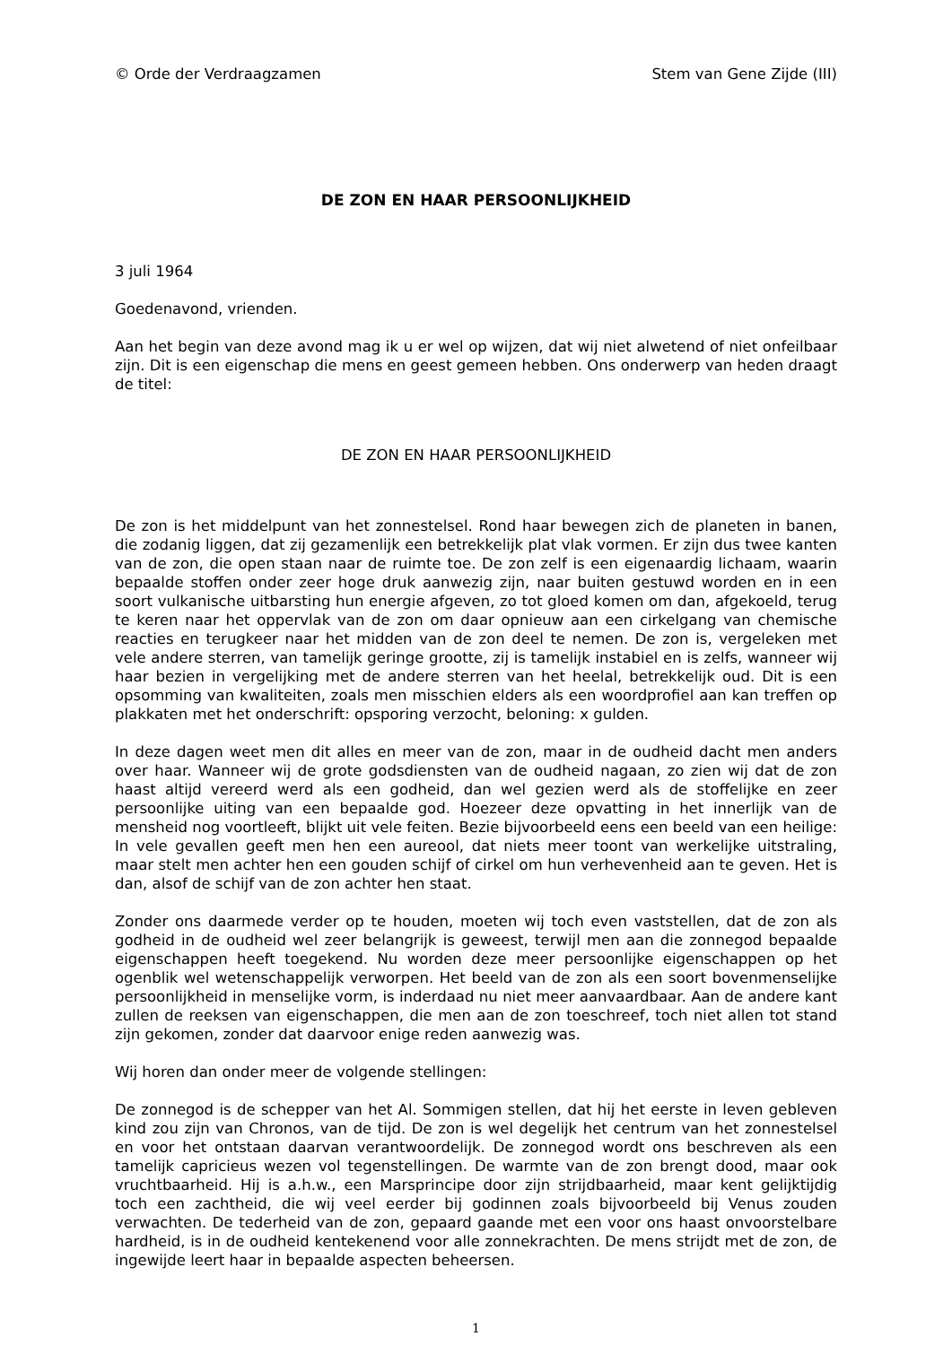© Orde der Verdraagzamen Stem van Gene Zijde (III)
DE ZON EN HAAR PERSOONLIJKHEID
3 juli 1964
Goedenavond, vrienden.
Aan het begin van deze avond mag ik u er wel op wijzen, dat wij niet alwetend of niet onfeilbaar zijn. Dit is een eigenschap die mens en geest gemeen hebben. Ons onderwerp van heden draagt de titel:
DE ZON EN HAAR PERSOONLIJKHEID
De zon is het middelpunt van het zonnestelsel. Rond haar bewegen zich de planeten in banen, die zodanig liggen, dat zij gezamenlijk een betrekkelijk plat vlak vormen. Er zijn dus twee kanten van de zon, die open staan naar de ruimte toe. De zon zelf is een eigenaardig lichaam, waarin bepaalde stoffen onder zeer hoge druk aanwezig zijn, naar buiten gestuwd worden en in een soort vulkanische uitbarsting hun energie afgeven, zo tot gloed komen om dan, afgekoeld, terug te keren naar het oppervlak van de zon om daar opnieuw aan een cirkelgang van chemische reacties en terugkeer naar het midden van de zon deel te nemen. De zon is, vergeleken met vele andere sterren, van tamelijk geringe grootte, zij is tamelijk instabiel en is zelfs, wanneer wij haar bezien in vergelijking met de andere sterren van het heelal, betrekkelijk oud. Dit is een opsomming van kwaliteiten, zoals men misschien elders als een woordprofiel aan kan treffen op plakkaten met het onderschrift: opsporing verzocht, beloning: x gulden.
In deze dagen weet men dit alles en meer van de zon, maar in de oudheid dacht men anders over haar. Wanneer wij de grote godsdiensten van de oudheid nagaan, zo zien wij dat de zon haast altijd vereerd werd als een godheid, dan wel gezien werd als de stoffelijke en zeer persoonlijke uiting van een bepaalde god. Hoezeer deze opvatting in het innerlijk van de mensheid nog voortleeft, blijkt uit vele feiten. Bezie bijvoorbeeld eens een beeld van een heilige: In vele gevallen geeft men hen een aureool, dat niets meer toont van werkelijke uitstraling, maar stelt men achter hen een gouden schijf of cirkel om hun verhevenheid aan te geven. Het is dan, alsof de schijf van de zon achter hen staat.
Zonder ons daarmede verder op te houden, moeten wij toch even vaststellen, dat de zon als godheid in de oudheid wel zeer belangrijk is geweest, terwijl men aan die zonnegod bepaalde eigenschappen heeft toegekend. Nu worden deze meer persoonlijke eigenschappen op het ogenblik wel wetenschappelijk verworpen. Het beeld van de zon als een soort bovenmenselijke persoonlijkheid in menselijke vorm, is inderdaad nu niet meer aanvaardbaar. Aan de andere kant zullen de reeksen van eigenschappen, die men aan de zon toeschreef, toch niet allen tot stand zijn gekomen, zonder dat daarvoor enige reden aanwezig was.
Wij horen dan onder meer de volgende stellingen:
De zonnegod is de schepper van het Al. Sommigen stellen, dat hij het eerste in leven gebleven kind zou zijn van Chronos, van de tijd. De zon is wel degelijk het centrum van het zonnestelsel en voor het ontstaan daarvan verantwoordelijk. De zonnegod wordt ons beschreven als een tamelijk capricieus wezen vol tegenstellingen. De warmte van de zon brengt dood, maar ook vruchtbaarheid. Hij is a.h.w., een Marsprincipe door zijn strijdbaarheid, maar kent gelijktijdig toch een zachtheid, die wij veel eerder bij godinnen zoals bijvoorbeeld bij Venus zouden verwachten. De tederheid van de zon, gepaard gaande met een voor ons haast onvoorstelbare hardheid, is in de oudheid kentekenend voor alle zonnekrachten. De mens strijdt met de zon, de ingewijde leert haar in bepaalde aspecten beheersen.
1